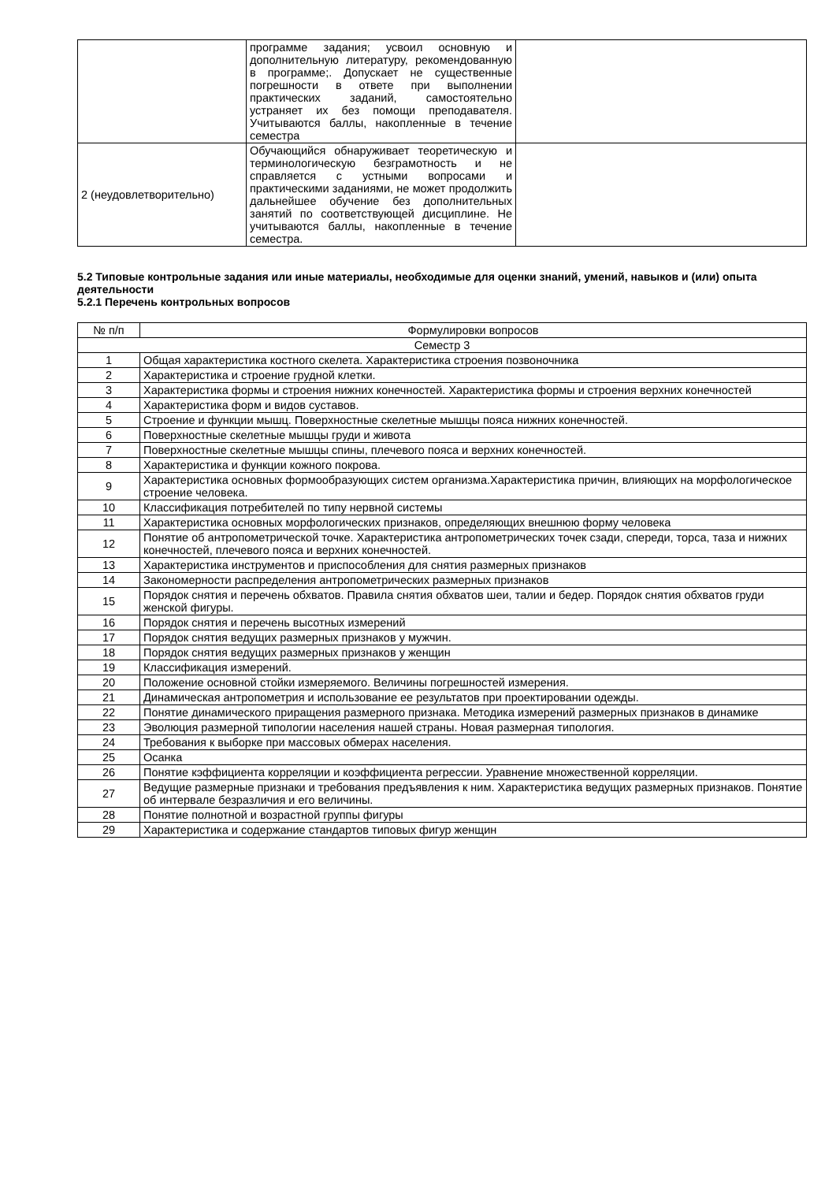| | программе задания; усвоил основную и дополнительную литературу, рекомендованную в программе;. Допускает не существенные погрешности в ответе при выполнении практических заданий, самостоятельно устраняет их без помощи преподавателя. Учитываются баллы, накопленные в течение семестра | |
| 2 (неудовлетворительно) | Обучающийся обнаруживает теоретическую и терминологическую безграмотность и не справляется с устными вопросами и практическими заданиями, не может продолжить дальнейшее обучение без дополнительных занятий по соответствующей дисциплине. Не учитываются баллы, накопленные в течение семестра. | |
5.2 Типовые контрольные задания или иные материалы, необходимые для оценки знаний, умений, навыков и (или) опыта деятельности
5.2.1 Перечень контрольных вопросов
| № п/п | Формулировки вопросов |
| --- | --- |
| Семестр 3 | |
| 1 | Общая характеристика костного скелета. Характеристика строения позвоночника |
| 2 | Характеристика и строение грудной клетки. |
| 3 | Характеристика формы и строения нижних конечностей. Характеристика формы и строения верхних конечностей |
| 4 | Характеристика форм и видов суставов. |
| 5 | Строение и функции мышц. Поверхностные скелетные мышцы пояса нижних конечностей. |
| 6 | Поверхностные скелетные мышцы груди и живота |
| 7 | Поверхностные скелетные мышцы спины, плечевого пояса и верхних конечностей. |
| 8 | Характеристика и функции кожного покрова. |
| 9 | Характеристика основных формообразующих систем организма.Характеристика причин, влияющих на морфологическое строение человека. |
| 10 | Классификация потребителей по типу нервной системы |
| 11 | Характеристика основных морфологических признаков, определяющих внешнюю форму человека |
| 12 | Понятие об антропометрической точке. Характеристика антропометрических точек сзади, спереди, торса, таза и нижних конечностей, плечевого пояса и верхних конечностей. |
| 13 | Характеристика инструментов и приспособления для снятия размерных признаков |
| 14 | Закономерности распределения антропометрических размерных признаков |
| 15 | Порядок снятия и перечень обхватов. Правила снятия обхватов шеи, талии и бедер. Порядок снятия обхватов груди женской фигуры. |
| 16 | Порядок снятия и перечень высотных измерений |
| 17 | Порядок снятия ведущих размерных признаков у мужчин. |
| 18 | Порядок снятия ведущих размерных признаков у женщин |
| 19 | Классификация измерений. |
| 20 | Положение основной стойки измеряемого. Величины погрешностей измерения. |
| 21 | Динамическая антропометрия и использование ее результатов при проектировании одежды. |
| 22 | Понятие динамического приращения размерного признака. Методика измерений размерных признаков в динамике |
| 23 | Эволюция размерной типологии населения нашей страны. Новая размерная типология. |
| 24 | Требования к выборке при массовых обмерах населения. |
| 25 | Осанка |
| 26 | Понятие кэффициента корреляции и коэффициента регрессии. Уравнение множественной корреляции. |
| 27 | Ведущие размерные признаки и требования предъявления к ним. Характеристика ведущих размерных признаков. Понятие об интервале безразличия и его величины. |
| 28 | Понятие полнотной и возрастной группы фигуры |
| 29 | Характеристика и содержание стандартов типовых фигур женщин |